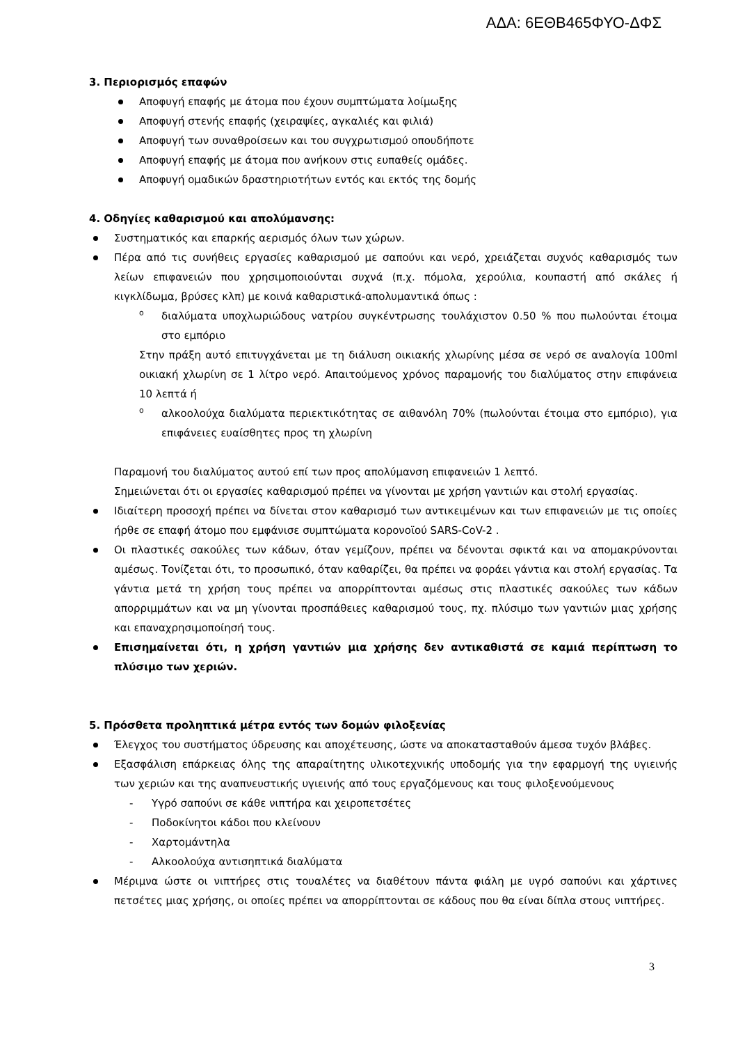ΑΔΑ: 6ΕΘΒ465ΦΥΟ-ΔΦΣ
3. Περιορισμός επαφών
Αποφυγή επαφής με άτομα που έχουν συμπτώματα λοίμωξης
Αποφυγή στενής επαφής (χειραψίες, αγκαλιές και φιλιά)
Αποφυγή των συναθροίσεων και του συγχρωτισμού οπουδήποτε
Αποφυγή επαφής με άτομα που ανήκουν στις ευπαθείς ομάδες.
Αποφυγή ομαδικών δραστηριοτήτων εντός και εκτός της δομής
4. Οδηγίες καθαρισμού και απολύμανσης:
Συστηματικός και επαρκής αερισμός όλων των χώρων.
Πέρα από τις συνήθεις εργασίες καθαρισμού με σαπούνι και νερό, χρειάζεται συχνός καθαρισμός των λείων επιφανειών που χρησιμοποιούνται συχνά (π.χ. πόμολα, χερούλια, κουπαστή από σκάλες ή κιγκλίδωμα, βρύσες κλπ) με κοινά καθαριστικά-απολυμαντικά όπως :
o διαλύματα υποχλωριώδους νατρίου συγκέντρωσης τουλάχιστον 0.50 % που πωλούνται έτοιμα στο εμπόριο
Στην πράξη αυτό επιτυγχάνεται με τη διάλυση οικιακής χλωρίνης μέσα σε νερό σε αναλογία 100ml οικιακή χλωρίνη σε 1 λίτρο νερό. Απαιτούμενος χρόνος παραμονής του διαλύματος στην επιφάνεια 10 λεπτά ή
o αλκοολούχα διαλύματα περιεκτικότητας σε αιθανόλη 70% (πωλούνται έτοιμα στο εμπόριο), για επιφάνειες ευαίσθητες προς τη χλωρίνη
Παραμονή του διαλύματος αυτού επί των προς απολύμανση επιφανειών 1 λεπτό.
Σημειώνεται ότι οι εργασίες καθαρισμού πρέπει να γίνονται με χρήση γαντιών και στολή εργασίας.
Ιδιαίτερη προσοχή πρέπει να δίνεται στον καθαρισμό των αντικειμένων και των επιφανειών με τις οποίες ήρθε σε επαφή άτομο που εμφάνισε συμπτώματα κορονοϊού SARS-CoV-2 .
Οι πλαστικές σακούλες των κάδων, όταν γεμίζουν, πρέπει να δένονται σφικτά και να απομακρύνονται αμέσως. Τονίζεται ότι, το προσωπικό, όταν καθαρίζει, θα πρέπει να φοράει γάντια και στολή εργασίας. Τα γάντια μετά τη χρήση τους πρέπει να απορρίπτονται αμέσως στις πλαστικές σακούλες των κάδων απορριμμάτων και να μη γίνονται προσπάθειες καθαρισμού τους, πχ. πλύσιμο των γαντιών μιας χρήσης και επαναχρησιμοποίησή τους.
Επισημαίνεται ότι, η χρήση γαντιών μια χρήσης δεν αντικαθιστά σε καμιά περίπτωση το πλύσιμο των χεριών.
5. Πρόσθετα προληπτικά μέτρα εντός των δομών φιλοξενίας
Έλεγχος του συστήματος ύδρευσης και αποχέτευσης, ώστε να αποκατασταθούν άμεσα τυχόν βλάβες.
Εξασφάλιση επάρκειας όλης της απαραίτητης υλικοτεχνικής υποδομής για την εφαρμογή της υγιεινής των χεριών και της αναπνευστικής υγιεινής από τους εργαζόμενους και τους φιλοξενούμενους
- Υγρό σαπούνι σε κάθε νιπτήρα και χειροπετσέτες
- Ποδοκίνητοι κάδοι που κλείνουν
- Χαρτομάντηλα
- Αλκοολούχα αντισηπτικά διαλύματα
Μέριμνα ώστε οι νιπτήρες στις τουαλέτες να διαθέτουν πάντα φιάλη με υγρό σαπούνι και χάρτινες πετσέτες μιας χρήσης, οι οποίες πρέπει να απορρίπτονται σε κάδους που θα είναι δίπλα στους νιπτήρες.
3